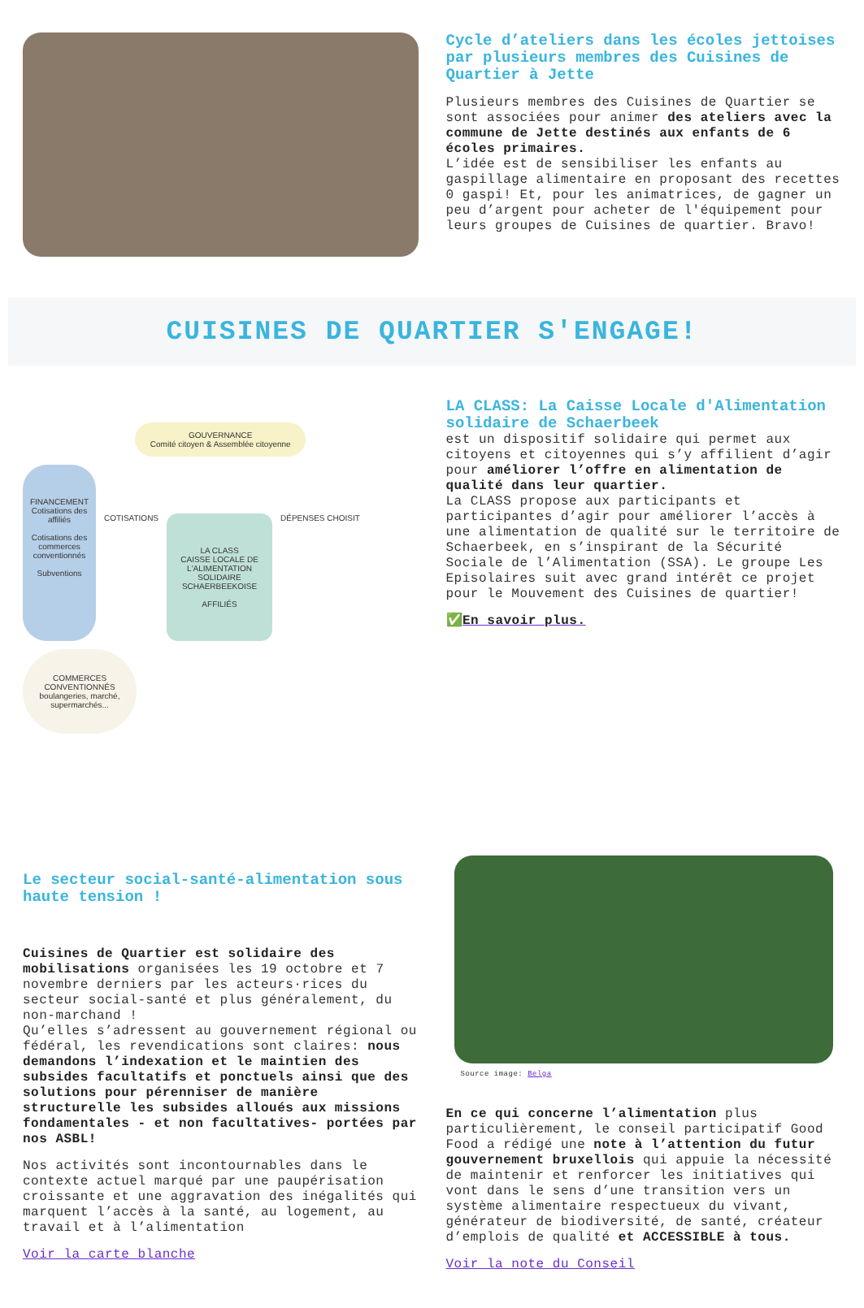Cycle d’ateliers dans les écoles jettoises par plusieurs membres des Cuisines de Quartier à Jette
Plusieurs membres des Cuisines de Quartier se sont associées pour animer des ateliers avec la commune de Jette destinés aux enfants de 6 écoles primaires.
L’idée est de sensibiliser les enfants au gaspillage alimentaire en proposant des recettes 0 gaspi! Et, pour les animatrices, de gagner un peu d’argent pour acheter de l'équipement pour leurs groupes de Cuisines de quartier. Bravo!
CUISINES DE QUARTIER S'ENGAGE!
GOUVERNANCE
Comité citoyen & Assemblée citoyenne
FINANCEMENT
Cotisations des affiliés
Cotisations des commerces conventionnés
Subventions
COTISATIONS
LA CLASS
CAISSE LOCALE DE L'ALIMENTATION SOLIDAIRE SCHAERBEEKOISE
AFFILIÉS
DÉPENSES CHOISIT
COMMERCES CONVENTIONNÉS
boulangeries, marché, supermarchés...
LA CLASS: La Caisse Locale d'Alimentation solidaire de Schaerbeek
est un dispositif solidaire qui permet aux citoyens et citoyennes qui s’y affilient d’agir pour améliorer l’offre en alimentation de qualité dans leur quartier.
La CLASS propose aux participants et participantes d’agir pour améliorer l’accès à une alimentation de qualité sur le territoire de Schaerbeek, en s’inspirant de la Sécurité Sociale de l’Alimentation (SSA). Le groupe Les Episolaires suit avec grand intérêt ce projet pour le Mouvement des Cuisines de quartier!
✅En savoir plus.
Le secteur social-santé-alimentation sous haute tension !
Cuisines de Quartier est solidaire des mobilisations organisées les 19 octobre et 7 novembre derniers par les acteurs·rices du secteur social-santé et plus généralement, du non-marchand !
Qu’elles s’adressent au gouvernement régional ou fédéral, les revendications sont claires: nous demandons l’indexation et le maintien des subsides facultatifs et ponctuels ainsi que des solutions pour pérenniser de manière structurelle les subsides alloués aux missions fondamentales - et non facultatives- portées par nos ASBL!
Nos activités sont incontournables dans le contexte actuel marqué par une paupérisation croissante et une aggravation des inégalités qui marquent l’accès à la santé, au logement, au travail et à l’alimentation
Voir la carte blanche
Source image: Belga
En ce qui concerne l’alimentation plus particulièrement, le conseil participatif Good Food a rédigé une note à l’attention du futur gouvernement bruxellois qui appuie la nécessité de maintenir et renforcer les initiatives qui vont dans le sens d’une transition vers un système alimentaire respectueux du vivant, générateur de biodiversité, de santé, créateur d’emplois de qualité et ACCESSIBLE à tous.
Voir la note du Conseil